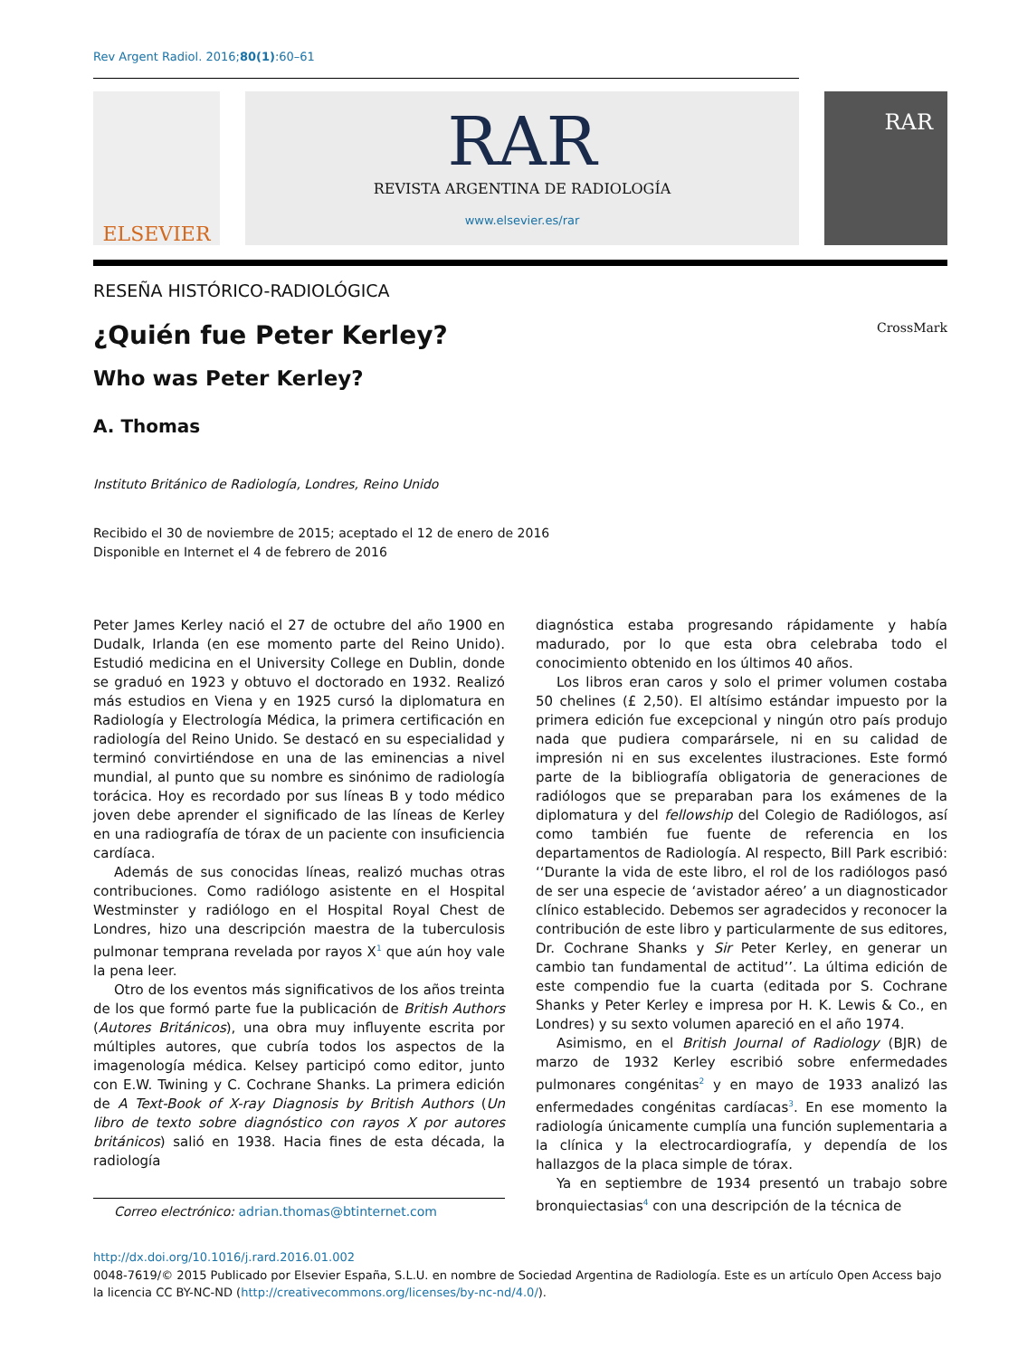Rev Argent Radiol. 2016;80(1):60–61
ELSEVIER
RAR
REVISTA ARGENTINA DE RADIOLOGÍA
www.elsevier.es/rar
RAR
RESEÑA HISTÓRICO-RADIOLÓGICA
¿Quién fue Peter Kerley? CrossMark
Who was Peter Kerley?
A. Thomas
Instituto Británico de Radiología, Londres, Reino Unido
Recibido el 30 de noviembre de 2015; aceptado el 12 de enero de 2016
Disponible en Internet el 4 de febrero de 2016
Peter James Kerley nació el 27 de octubre del año 1900 en Dudalk, Irlanda (en ese momento parte del Reino Unido). Estudió medicina en el University College en Dublin, donde se graduó en 1923 y obtuvo el doctorado en 1932. Realizó más estudios en Viena y en 1925 cursó la diplomatura en Radiología y Electrología Médica, la primera certificación en radiología del Reino Unido. Se destacó en su especialidad y terminó convirtiéndose en una de las eminencias a nivel mundial, al punto que su nombre es sinónimo de radiología torácica. Hoy es recordado por sus líneas B y todo médico joven debe aprender el significado de las líneas de Kerley en una radiografía de tórax de un paciente con insuficiencia cardíaca.
Además de sus conocidas líneas, realizó muchas otras contribuciones. Como radiólogo asistente en el Hospital Westminster y radiólogo en el Hospital Royal Chest de Londres, hizo una descripción maestra de la tuberculosis pulmonar temprana revelada por rayos X<sup>1</sup> que aún hoy vale la pena leer.
Otro de los eventos más significativos de los años treinta de los que formó parte fue la publicación de British Authors (Autores Británicos), una obra muy influyente escrita por múltiples autores, que cubría todos los aspectos de la imagenología médica. Kelsey participó como editor, junto con E.W. Twining y C. Cochrane Shanks. La primera edición de A Text-Book of X-ray Diagnosis by British Authors (Un libro de texto sobre diagnóstico con rayos X por autores británicos) salió en 1938. Hacia fines de esta década, la radiología
Correo electrónico: adrian.thomas@btinternet.com
diagnóstica estaba progresando rápidamente y había madurado, por lo que esta obra celebraba todo el conocimiento obtenido en los últimos 40 años.
Los libros eran caros y solo el primer volumen costaba 50 chelines (£ 2,50). El altísimo estándar impuesto por la primera edición fue excepcional y ningún otro país produjo nada que pudiera comparársele, ni en su calidad de impresión ni en sus excelentes ilustraciones. Este formó parte de la bibliografía obligatoria de generaciones de radiólogos que se preparaban para los exámenes de la diplomatura y del fellowship del Colegio de Radiólogos, así como también fue fuente de referencia en los departamentos de Radiología. Al respecto, Bill Park escribió: ‘‘Durante la vida de este libro, el rol de los radiólogos pasó de ser una especie de ‘avistador aéreo’ a un diagnosticador clínico establecido. Debemos ser agradecidos y reconocer la contribución de este libro y particularmente de sus editores, Dr. Cochrane Shanks y Sir Peter Kerley, en generar un cambio tan fundamental de actitud’’. La última edición de este compendio fue la cuarta (editada por S. Cochrane Shanks y Peter Kerley e impresa por H. K. Lewis & Co., en Londres) y su sexto volumen apareció en el año 1974.
Asimismo, en el British Journal of Radiology (BJR) de marzo de 1932 Kerley escribió sobre enfermedades pulmonares congénitas<sup>2</sup> y en mayo de 1933 analizó las enfermedades congénitas cardíacas<sup>3</sup>. En ese momento la radiología únicamente cumplía una función suplementaria a la clínica y la electrocardiografía, y dependía de los hallazgos de la placa simple de tórax.
Ya en septiembre de 1934 presentó un trabajo sobre bronquiectasias<sup>4</sup> con una descripción de la técnica de
http://dx.doi.org/10.1016/j.rard.2016.01.002
0048-7619/© 2015 Publicado por Elsevier España, S.L.U. en nombre de Sociedad Argentina de Radiología. Este es un artículo Open Access bajo la licencia CC BY-NC-ND (http://creativecommons.org/licenses/by-nc-nd/4.0/).